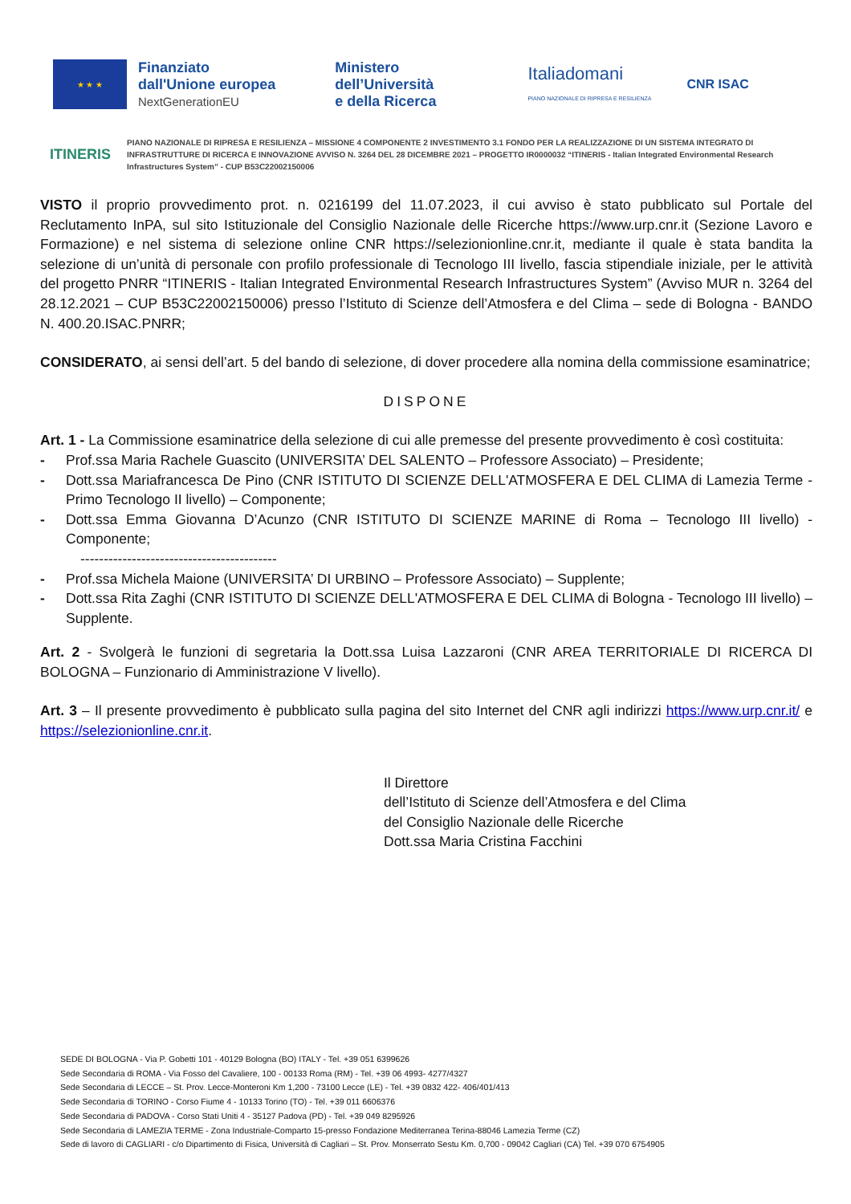★ ★ ★
Finanziato
dall'Unione europea
NextGenerationEU
Ministero
dell’Università
e della Ricerca
Italiadomani
PIANO NAZIONALE DI RIPRESA E RESILIENZA
CNR ISAC
ITINERIS
PIANO NAZIONALE DI RIPRESA E RESILIENZA – MISSIONE 4 COMPONENTE 2 INVESTIMENTO 3.1 FONDO PER LA REALIZZAZIONE DI UN SISTEMA INTEGRATO DI INFRASTRUTTURE DI RICERCA E INNOVAZIONE AVVISO N. 3264 DEL 28 DICEMBRE 2021 – PROGETTO IR0000032 “ITINERIS - Italian Integrated Environmental Research Infrastructures System” - CUP B53C22002150006
VISTO il proprio provvedimento prot. n. 0216199 del 11.07.2023, il cui avviso è stato pubblicato sul Portale del Reclutamento InPA, sul sito Istituzionale del Consiglio Nazionale delle Ricerche https://www.urp.cnr.it (Sezione Lavoro e Formazione) e nel sistema di selezione online CNR https://selezionionline.cnr.it, mediante il quale è stata bandita la selezione di un’unità di personale con profilo professionale di Tecnologo III livello, fascia stipendiale iniziale, per le attività del progetto PNRR “ITINERIS - Italian Integrated Environmental Research Infrastructures System” (Avviso MUR n. 3264 del 28.12.2021 – CUP B53C22002150006) presso l’Istituto di Scienze dell’Atmosfera e del Clima – sede di Bologna - BANDO N. 400.20.ISAC.PNRR;
CONSIDERATO, ai sensi dell’art. 5 del bando di selezione, di dover procedere alla nomina della commissione esaminatrice;
DISPONE
Art. 1 - La Commissione esaminatrice della selezione di cui alle premesse del presente provvedimento è così costituita:
- Prof.ssa Maria Rachele Guascito (UNIVERSITA’ DEL SALENTO – Professore Associato) – Presidente;
- Dott.ssa Mariafrancesca De Pino (CNR ISTITUTO DI SCIENZE DELL'ATMOSFERA E DEL CLIMA di Lamezia Terme - Primo Tecnologo II livello) – Componente;
- Dott.ssa Emma Giovanna D’Acunzo (CNR ISTITUTO DI SCIENZE MARINE di Roma – Tecnologo III livello) - Componente;
------------------------------------------
- Prof.ssa Michela Maione (UNIVERSITA’ DI URBINO – Professore Associato) – Supplente;
- Dott.ssa Rita Zaghi (CNR ISTITUTO DI SCIENZE DELL'ATMOSFERA E DEL CLIMA di Bologna - Tecnologo III livello) – Supplente.
Art. 2 - Svolgerà le funzioni di segretaria la Dott.ssa Luisa Lazzaroni (CNR AREA TERRITORIALE DI RICERCA DI BOLOGNA – Funzionario di Amministrazione V livello).
Art. 3 – Il presente provvedimento è pubblicato sulla pagina del sito Internet del CNR agli indirizzi https://www.urp.cnr.it/ e https://selezionionline.cnr.it.
Il Direttore
dell’Istituto di Scienze dell’Atmosfera e del Clima
del Consiglio Nazionale delle Ricerche
Dott.ssa Maria Cristina Facchini
SEDE DI BOLOGNA - Via P. Gobetti 101 - 40129 Bologna (BO) ITALY - Tel. +39 051 6399626
Sede Secondaria di ROMA - Via Fosso del Cavaliere, 100 - 00133 Roma (RM) - Tel. +39 06 4993- 4277/4327
Sede Secondaria di LECCE – St. Prov. Lecce-Monteroni Km 1,200 - 73100 Lecce (LE) - Tel. +39 0832 422- 406/401/413
Sede Secondaria di TORINO - Corso Fiume 4 - 10133 Torino (TO) - Tel. +39 011 6606376
Sede Secondaria di PADOVA - Corso Stati Uniti 4 - 35127 Padova (PD) - Tel. +39 049 8295926
Sede Secondaria di LAMEZIA TERME - Zona Industriale-Comparto 15-presso Fondazione Mediterranea Terina-88046 Lamezia Terme (CZ)
Sede di lavoro di CAGLIARI - c/o Dipartimento di Fisica, Università di Cagliari – St. Prov. Monserrato Sestu Km. 0,700 - 09042 Cagliari (CA) Tel. +39 070 6754905